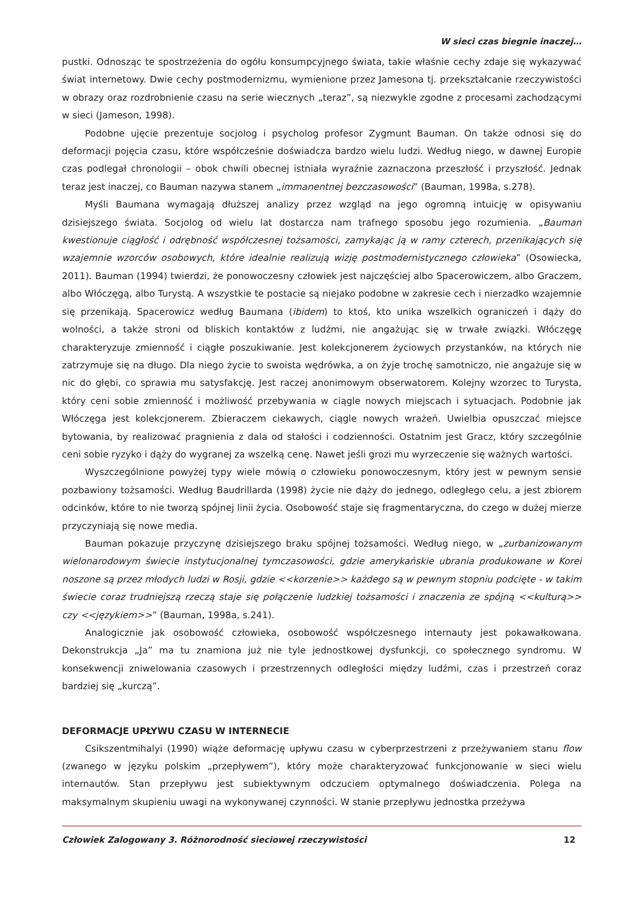W sieci czas biegnie inaczej…
pustki. Odnosząc te spostrzeżenia do ogółu konsumpcyjnego świata, takie właśnie cechy zdaje się wykazywać świat internetowy. Dwie cechy postmodernizmu, wymienione przez Jamesona tj. przekształcanie rzeczywistości w obrazy oraz rozdrobnienie czasu na serie wiecznych „teraz”, są niezwykle zgodne z procesami zachodzącymi w sieci (Jameson, 1998).
Podobne ujęcie prezentuje socjolog i psycholog profesor Zygmunt Bauman. On także odnosi się do deformacji pojęcia czasu, które współcześnie doświadcza bardzo wielu ludzi. Według niego, w dawnej Europie czas podlegał chronologii – obok chwili obecnej istniała wyraźnie zaznaczona przeszłość i przyszłość. Jednak teraz jest inaczej, co Bauman nazywa stanem „immanentnej bezczasowości” (Bauman, 1998a, s.278).
Myśli Baumana wymagają dłuższej analizy przez wzgląd na jego ogromną intuicję w opisywaniu dzisiejszego świata. Socjolog od wielu lat dostarcza nam trafnego sposobu jego rozumienia. „Bauman kwestionuje ciągłość i odrębność współczesnej tożsamości, zamykając ją w ramy czterech, przenikających się wzajemnie wzorców osobowych, które idealnie realizują wizję postmodernistycznego człowieka” (Osowiecka, 2011). Bauman (1994) twierdzi, że ponowoczesny człowiek jest najczęściej albo Spacerowiczem, albo Graczem, albo Włóczęgą, albo Turystą. A wszystkie te postacie są niejako podobne w zakresie cech i nierzadko wzajemnie się przenikają. Spacerowicz według Baumana (ibidem) to ktoś, kto unika wszelkich ograniczeń i dąży do wolności, a także stroni od bliskich kontaktów z ludźmi, nie angażując się w trwałe związki. Włóczęgę charakteryzuje zmienność i ciągłe poszukiwanie. Jest kolekcjonerem życiowych przystanków, na których nie zatrzymuje się na długo. Dla niego życie to swoista wędrówka, a on żyje trochę samotniczo, nie angażuje się w nic do głębi, co sprawia mu satysfakcję. Jest raczej anonimowym obserwatorem. Kolejny wzorzec to Turysta, który ceni sobie zmienność i możliwość przebywania w ciągle nowych miejscach i sytuacjach. Podobnie jak Włóczęga jest kolekcjonerem. Zbieraczem ciekawych, ciągle nowych wrażeń. Uwielbia opuszczać miejsce bytowania, by realizować pragnienia z dala od stałości i codzienności. Ostatnim jest Gracz, który szczególnie ceni sobie ryzyko i dąży do wygranej za wszelką cenę. Nawet jeśli grozi mu wyrzeczenie się ważnych wartości.
Wyszczególnione powyżej typy wiele mówią o człowieku ponowoczesnym, który jest w pewnym sensie pozbawiony tożsamości. Według Baudrillarda (1998) życie nie dąży do jednego, odległego celu, a jest zbiorem odcinków, które to nie tworzą spójnej linii życia. Osobowość staje się fragmentaryczna, do czego w dużej mierze przyczyniają się nowe media.
Bauman pokazuje przyczynę dzisiejszego braku spójnej tożsamości. Według niego, w „zurbanizowanym wielonarodowym świecie instytucjonalnej tymczasowości, gdzie amerykańskie ubrania produkowane w Korei noszone są przez młodych ludzi w Rosji, gdzie <<korzenie>> każdego są w pewnym stopniu podcięte - w takim świecie coraz trudniejszą rzeczą staje się połączenie ludzkiej tożsamości i znaczenia ze spójną <<kulturą>> czy <<językiem>>” (Bauman, 1998a, s.241).
Analogicznie jak osobowość człowieka, osobowość współczesnego internauty jest pokawałkowana. Dekonstrukcja „Ja” ma tu znamiona już nie tyle jednostkowej dysfunkcji, co społecznego syndromu. W konsekwencji zniwelowania czasowych i przestrzennych odległości między ludźmi, czas i przestrzeń coraz bardziej się „kurczą”.
DEFORMACJE UPŁYWU CZASU W INTERNECIE
Csikszentmihalyi (1990) wiąże deformację upływu czasu w cyberprzestrzeni z przeżywaniem stanu flow (zwanego w języku polskim „przepływem”), który może charakteryzować funkcjonowanie w sieci wielu internautów. Stan przepływu jest subiektywnym odczuciem optymalnego doświadczenia. Polega na maksymalnym skupieniu uwagi na wykonywanej czynności. W stanie przepływu jednostka przeżywa
Człowiek Zalogowany 3. Różnorodność sieciowej rzeczywistości 12